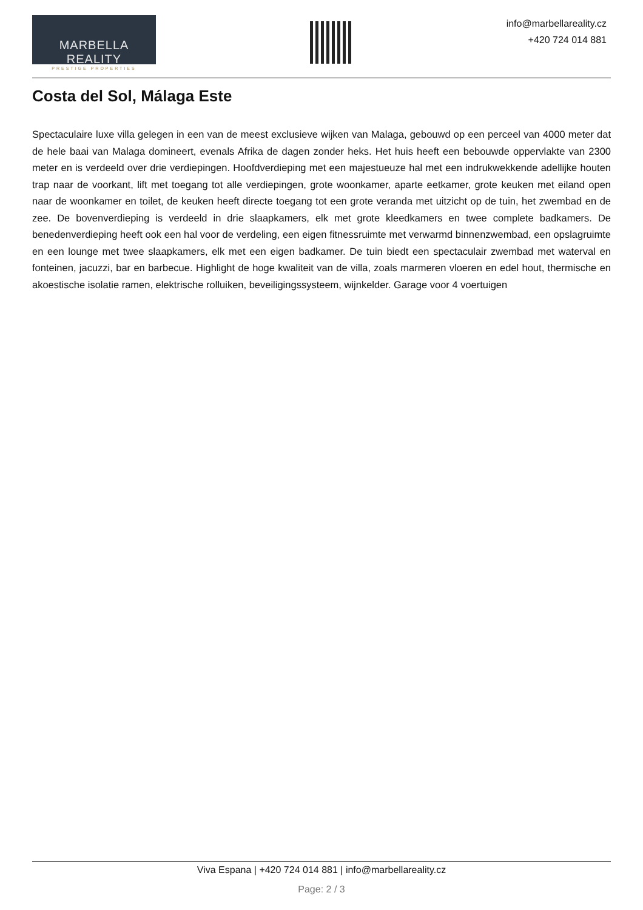MARBELLA REALITY
PRESTIGE PROPERTIES
info@marbellareality.cz
+420 724 014 881
Costa del Sol, Málaga Este
Spectaculaire luxe villa gelegen in een van de meest exclusieve wijken van Malaga, gebouwd op een perceel van 4000 meter dat de hele baai van Malaga domineert, evenals Afrika de dagen zonder heks. Het huis heeft een bebouwde oppervlakte van 2300 meter en is verdeeld over drie verdiepingen. Hoofdverdieping met een majestueuze hal met een indrukwekkende adellijke houten trap naar de voorkant, lift met toegang tot alle verdiepingen, grote woonkamer, aparte eetkamer, grote keuken met eiland open naar de woonkamer en toilet, de keuken heeft directe toegang tot een grote veranda met uitzicht op de tuin, het zwembad en de zee. De bovenverdieping is verdeeld in drie slaapkamers, elk met grote kleedkamers en twee complete badkamers. De benedenverdieping heeft ook een hal voor de verdeling, een eigen fitnessruimte met verwarmd binnenzwembad, een opslagruimte en een lounge met twee slaapkamers, elk met een eigen badkamer. De tuin biedt een spectaculair zwembad met waterval en fonteinen, jacuzzi, bar en barbecue. Highlight de hoge kwaliteit van de villa, zoals marmeren vloeren en edel hout, thermische en akoestische isolatie ramen, elektrische rolluiken, beveiligingssysteem, wijnkelder. Garage voor 4 voertuigen
Viva Espana | +420 724 014 881 | info@marbellareality.cz
Page: 2 / 3